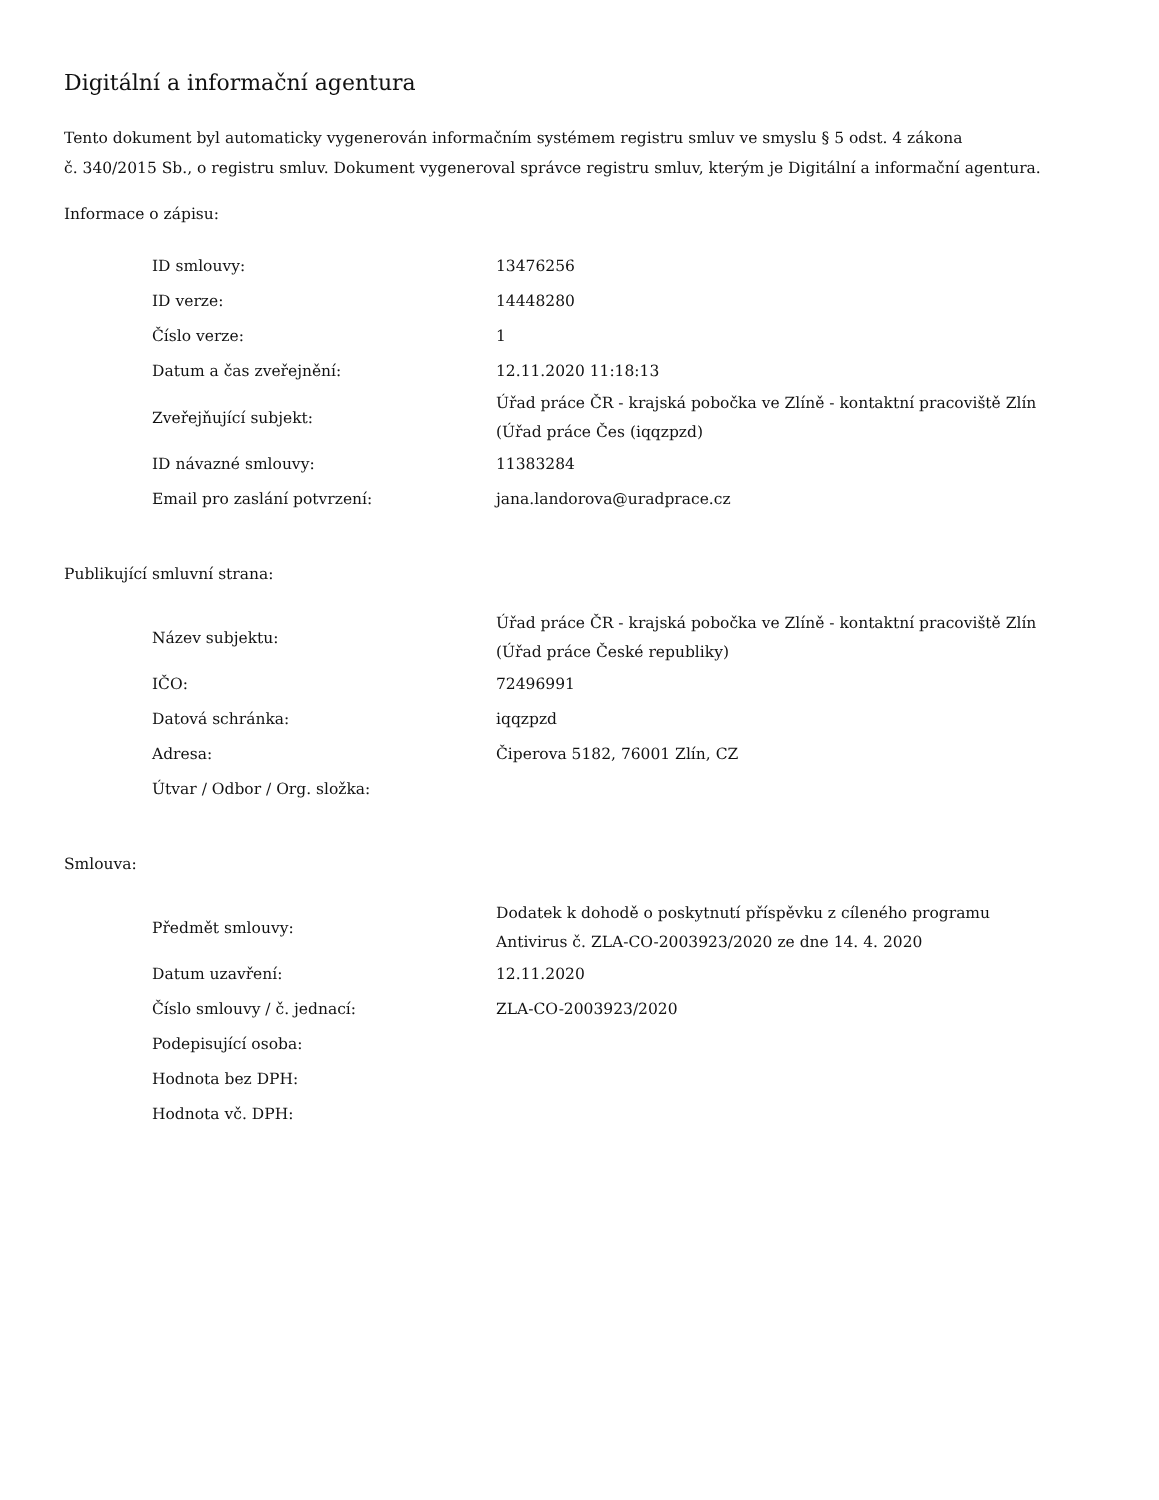Digitální a informační agentura
Tento dokument byl automaticky vygenerován informačním systémem registru smluv ve smyslu § 5 odst. 4 zákona
č. 340/2015 Sb., o registru smluv. Dokument vygeneroval správce registru smluv, kterým je Digitální a informační agentura.
Informace o zápisu:
| ID smlouvy: | 13476256 |
| ID verze: | 14448280 |
| Číslo verze: | 1 |
| Datum a čas zveřejnění: | 12.11.2020 11:18:13 |
| Zveřejňující subjekt: | Úřad práce ČR - krajská pobočka ve Zlíně - kontaktní pracoviště Zlín (Úřad práce Čes (iqqzpzd) |
| ID návazné smlouvy: | 11383284 |
| Email pro zaslání potvrzení: | jana.landorova@uradprace.cz |
Publikující smluvní strana:
| Název subjektu: | Úřad práce ČR - krajská pobočka ve Zlíně - kontaktní pracoviště Zlín (Úřad práce České republiky) |
| IČO: | 72496991 |
| Datová schránka: | iqqzpzd |
| Adresa: | Čiperova 5182, 76001 Zlín, CZ |
| Útvar / Odbor / Org. složka: | |
Smlouva:
| Předmět smlouvy: | Dodatek k dohodě o poskytnutí příspěvku z cíleného programu Antivirus č. ZLA-CO-2003923/2020 ze dne 14. 4. 2020 |
| Datum uzavření: | 12.11.2020 |
| Číslo smlouvy / č. jednací: | ZLA-CO-2003923/2020 |
| Podepisující osoba: | |
| Hodnota bez DPH: | |
| Hodnota vč. DPH: | |